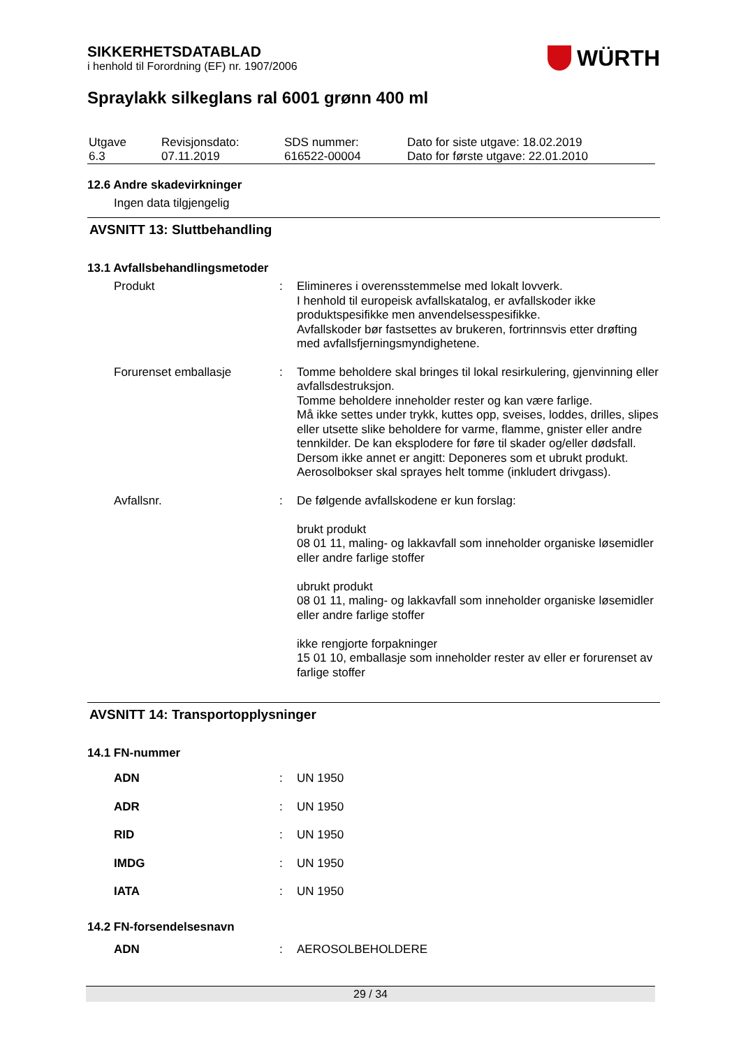SIKKERHETSDATABLAD
i henhold til Forordning (EF) nr. 1907/2006
WÜRTH
Spraylakk silkeglans ral 6001 grønn 400 ml
| Utgave 6.3 | Revisjonsdato: 07.11.2019 | SDS nummer: 616522-00004 | Dato for siste utgave: 18.02.2019 Dato for første utgave: 22.01.2010 |
12.6 Andre skadevirkninger
Ingen data tilgjengelig
AVSNITT 13: Sluttbehandling
13.1 Avfallsbehandlingsmetoder
| Produkt | : | Elimineres i overensstemmelse med lokalt lovverk. I henhold til europeisk avfallskatalog, er avfallskoder ikke produktspesifikke men anvendelsesspesifikke. Avfallskoder bør fastsettes av brukeren, fortrinnsvis etter drøfting med avfallsfjerningsmyndighetene. |
| Forurenset emballasje | : | Tomme beholdere skal bringes til lokal resirkulering, gjenvinning eller avfallsdestruksjon. Tomme beholdere inneholder rester og kan være farlige. Må ikke settes under trykk, kuttes opp, sveises, loddes, drilles, slipes eller utsette slike beholdere for varme, flamme, gnister eller andre tennkilder. De kan eksplodere for føre til skader og/eller dødsfall. Dersom ikke annet er angitt: Deponeres som et ubrukt produkt. Aerosolbokser skal sprayes helt tomme (inkludert drivgass). |
| Avfallsnr. | : | De følgende avfallskodene er kun forslag: brukt produkt 08 01 11, maling- og lakkavfall som inneholder organiske løsemidler eller andre farlige stoffer ubrukt produkt 08 01 11, maling- og lakkavfall som inneholder organiske løsemidler eller andre farlige stoffer ikke rengjorte forpakninger 15 01 10, emballasje som inneholder rester av eller er forurenset av farlige stoffer |
AVSNITT 14: Transportopplysninger
14.1 FN-nummer
| ADN | : | UN 1950 |
| ADR | : | UN 1950 |
| RID | : | UN 1950 |
| IMDG | : | UN 1950 |
| IATA | : | UN 1950 |
14.2 FN-forsendelsesnavn
| ADN | : | AEROSOLBEHOLDERE |
29 / 34